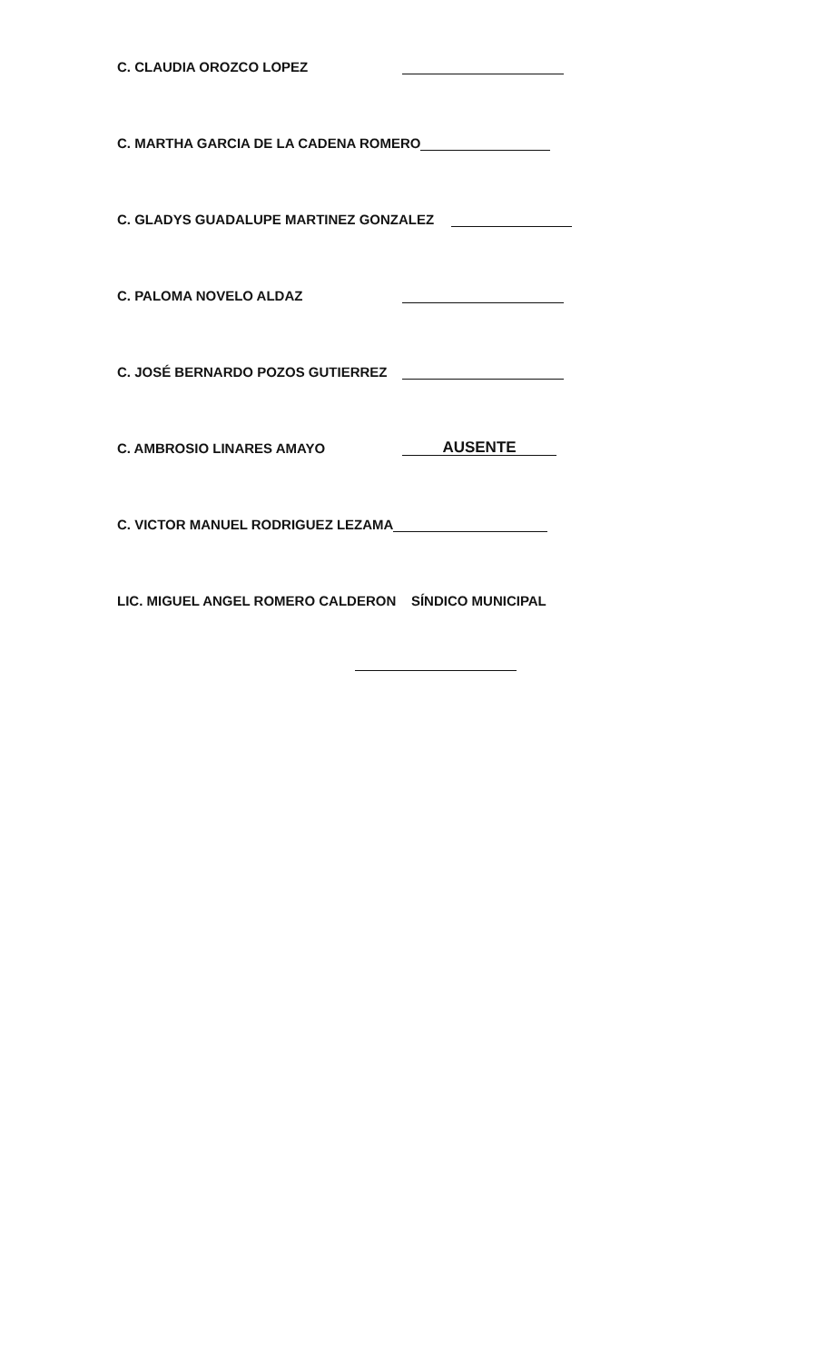C. CLAUDIA OROZCO LOPEZ
C. MARTHA GARCIA DE LA CADENA ROMERO
C. GLADYS GUADALUPE MARTINEZ GONZALEZ
C. PALOMA NOVELO ALDAZ
C. JOSÉ BERNARDO POZOS GUTIERREZ
C. AMBROSIO LINARES AMAYO AUSENTE
C. VICTOR MANUEL RODRIGUEZ LEZAMA
LIC. MIGUEL ANGEL ROMERO CALDERON SÍNDICO MUNICIPAL